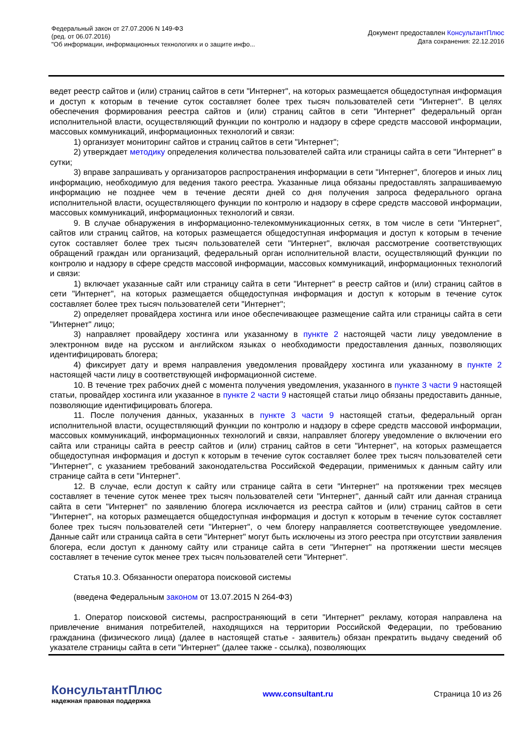Федеральный закон от 27.07.2006 N 149-ФЗ
(ред. от 06.07.2016)
"Об информации, информационных технологиях и о защите инфо...
Документ предоставлен КонсультантПлюс
Дата сохранения: 22.12.2016
ведет реестр сайтов и (или) страниц сайтов в сети "Интернет", на которых размещается общедоступная информация и доступ к которым в течение суток составляет более трех тысяч пользователей сети "Интернет". В целях обеспечения формирования реестра сайтов и (или) страниц сайтов в сети "Интернет" федеральный орган исполнительной власти, осуществляющий функции по контролю и надзору в сфере средств массовой информации, массовых коммуникаций, информационных технологий и связи:
1) организует мониторинг сайтов и страниц сайтов в сети "Интернет";
2) утверждает методику определения количества пользователей сайта или страницы сайта в сети "Интернет" в сутки;
3) вправе запрашивать у организаторов распространения информации в сети "Интернет", блогеров и иных лиц информацию, необходимую для ведения такого реестра. Указанные лица обязаны предоставлять запрашиваемую информацию не позднее чем в течение десяти дней со дня получения запроса федерального органа исполнительной власти, осуществляющего функции по контролю и надзору в сфере средств массовой информации, массовых коммуникаций, информационных технологий и связи.
9. В случае обнаружения в информационно-телекоммуникационных сетях, в том числе в сети "Интернет", сайтов или страниц сайтов, на которых размещается общедоступная информация и доступ к которым в течение суток составляет более трех тысяч пользователей сети "Интернет", включая рассмотрение соответствующих обращений граждан или организаций, федеральный орган исполнительной власти, осуществляющий функции по контролю и надзору в сфере средств массовой информации, массовых коммуникаций, информационных технологий и связи:
1) включает указанные сайт или страницу сайта в сети "Интернет" в реестр сайтов и (или) страниц сайтов в сети "Интернет", на которых размещается общедоступная информация и доступ к которым в течение суток составляет более трех тысяч пользователей сети "Интернет";
2) определяет провайдера хостинга или иное обеспечивающее размещение сайта или страницы сайта в сети "Интернет" лицо;
3) направляет провайдеру хостинга или указанному в пункте 2 настоящей части лицу уведомление в электронном виде на русском и английском языках о необходимости предоставления данных, позволяющих идентифицировать блогера;
4) фиксирует дату и время направления уведомления провайдеру хостинга или указанному в пункте 2 настоящей части лицу в соответствующей информационной системе.
10. В течение трех рабочих дней с момента получения уведомления, указанного в пункте 3 части 9 настоящей статьи, провайдер хостинга или указанное в пункте 2 части 9 настоящей статьи лицо обязаны предоставить данные, позволяющие идентифицировать блогера.
11. После получения данных, указанных в пункте 3 части 9 настоящей статьи, федеральный орган исполнительной власти, осуществляющий функции по контролю и надзору в сфере средств массовой информации, массовых коммуникаций, информационных технологий и связи, направляет блогеру уведомление о включении его сайта или страницы сайта в реестр сайтов и (или) страниц сайтов в сети "Интернет", на которых размещается общедоступная информация и доступ к которым в течение суток составляет более трех тысяч пользователей сети "Интернет", с указанием требований законодательства Российской Федерации, применимых к данным сайту или странице сайта в сети "Интернет".
12. В случае, если доступ к сайту или странице сайта в сети "Интернет" на протяжении трех месяцев составляет в течение суток менее трех тысяч пользователей сети "Интернет", данный сайт или данная страница сайта в сети "Интернет" по заявлению блогера исключается из реестра сайтов и (или) страниц сайтов в сети "Интернет", на которых размещается общедоступная информация и доступ к которым в течение суток составляет более трех тысяч пользователей сети "Интернет", о чем блогеру направляется соответствующее уведомление. Данные сайт или страница сайта в сети "Интернет" могут быть исключены из этого реестра при отсутствии заявления блогера, если доступ к данному сайту или странице сайта в сети "Интернет" на протяжении шести месяцев составляет в течение суток менее трех тысяч пользователей сети "Интернет".
Статья 10.3. Обязанности оператора поисковой системы
(введена Федеральным законом от 13.07.2015 N 264-ФЗ)
1. Оператор поисковой системы, распространяющий в сети "Интернет" рекламу, которая направлена на привлечение внимания потребителей, находящихся на территории Российской Федерации, по требованию гражданина (физического лица) (далее в настоящей статье - заявитель) обязан прекратить выдачу сведений об указателе страницы сайта в сети "Интернет" (далее также - ссылка), позволяющих
КонсультантПлюс
надежная правовая поддержка
www.consultant.ru Страница 10 из 26